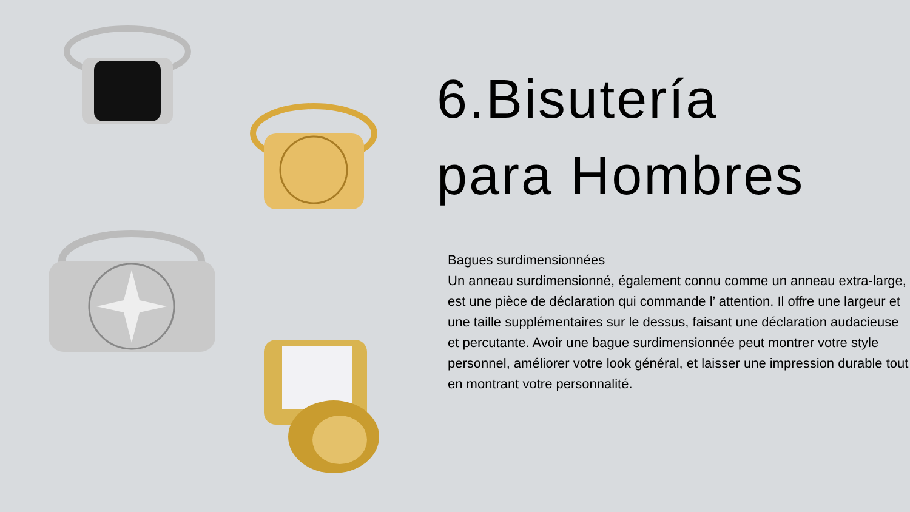6.Bisutería
para Hombres
Bagues surdimensionnées
Un anneau surdimensionné, également connu comme un anneau extra-large, est une pièce de déclaration qui commande l’ attention. Il offre une largeur et une taille supplémentaires sur le dessus, faisant une déclaration audacieuse et percutante. Avoir une bague surdimensionnée peut montrer votre style personnel, améliorer votre look général, et laisser une impression durable tout en montrant votre personnalité.